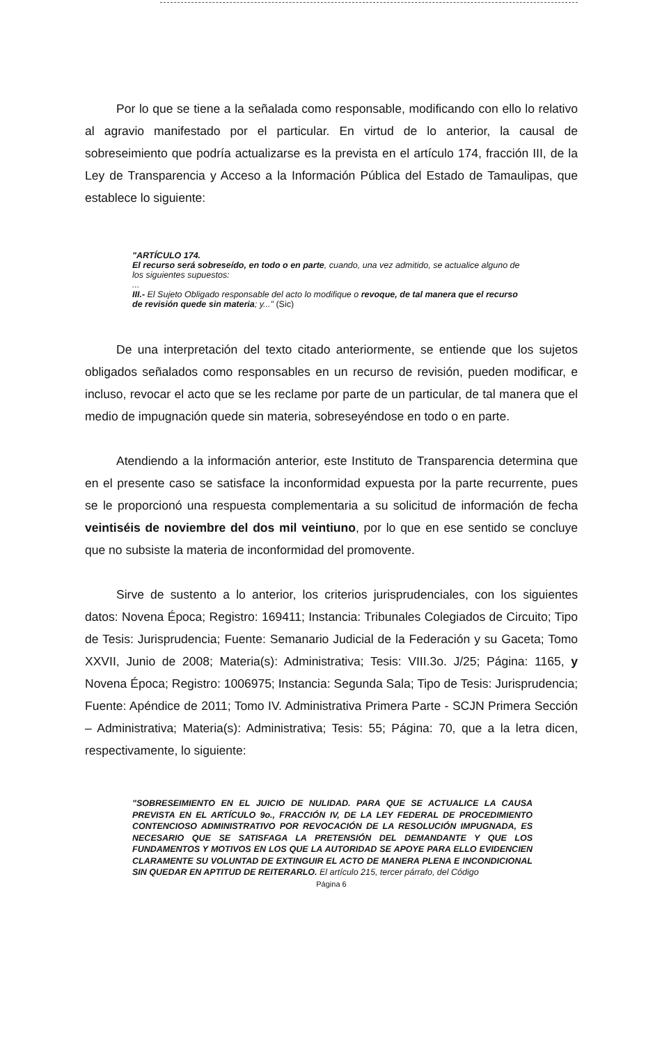Por lo que se tiene a la señalada como responsable, modificando con ello lo relativo al agravio manifestado por el particular. En virtud de lo anterior, la causal de sobreseimiento que podría actualizarse es la prevista en el artículo 174, fracción III, de la Ley de Transparencia y Acceso a la Información Pública del Estado de Tamaulipas, que establece lo siguiente:
"ARTÍCULO 174.
El recurso será sobreseído, en todo o en parte, cuando, una vez admitido, se actualice alguno de los siguientes supuestos:
...
III.- El Sujeto Obligado responsable del acto lo modifique o revoque, de tal manera que el recurso de revisión quede sin materia; y..." (Sic)
De una interpretación del texto citado anteriormente, se entiende que los sujetos obligados señalados como responsables en un recurso de revisión, pueden modificar, e incluso, revocar el acto que se les reclame por parte de un particular, de tal manera que el medio de impugnación quede sin materia, sobreseyéndose en todo o en parte.
Atendiendo a la información anterior, este Instituto de Transparencia determina que en el presente caso se satisface la inconformidad expuesta por la parte recurrente, pues se le proporcionó una respuesta complementaria a su solicitud de información de fecha veintiséis de noviembre del dos mil veintiuno, por lo que en ese sentido se concluye que no subsiste la materia de inconformidad del promovente.
Sirve de sustento a lo anterior, los criterios jurisprudenciales, con los siguientes datos: Novena Época; Registro: 169411; Instancia: Tribunales Colegiados de Circuito; Tipo de Tesis: Jurisprudencia; Fuente: Semanario Judicial de la Federación y su Gaceta; Tomo XXVII, Junio de 2008; Materia(s): Administrativa; Tesis: VIII.3o. J/25; Página: 1165, y Novena Época; Registro: 1006975; Instancia: Segunda Sala; Tipo de Tesis: Jurisprudencia; Fuente: Apéndice de 2011; Tomo IV. Administrativa Primera Parte - SCJN Primera Sección – Administrativa; Materia(s): Administrativa; Tesis: 55; Página: 70, que a la letra dicen, respectivamente, lo siguiente:
"SOBRESEIMIENTO EN EL JUICIO DE NULIDAD. PARA QUE SE ACTUALICE LA CAUSA PREVISTA EN EL ARTÍCULO 9o., FRACCIÓN IV, DE LA LEY FEDERAL DE PROCEDIMIENTO CONTENCIOSO ADMINISTRATIVO POR REVOCACIÓN DE LA RESOLUCIÓN IMPUGNADA, ES NECESARIO QUE SE SATISFAGA LA PRETENSIÓN DEL DEMANDANTE Y QUE LOS FUNDAMENTOS Y MOTIVOS EN LOS QUE LA AUTORIDAD SE APOYE PARA ELLO EVIDENCIEN CLARAMENTE SU VOLUNTAD DE EXTINGUIR EL ACTO DE MANERA PLENA E INCONDICIONAL SIN QUEDAR EN APTITUD DE REITERARLO. El artículo 215, tercer párrafo, del Código
Página 6